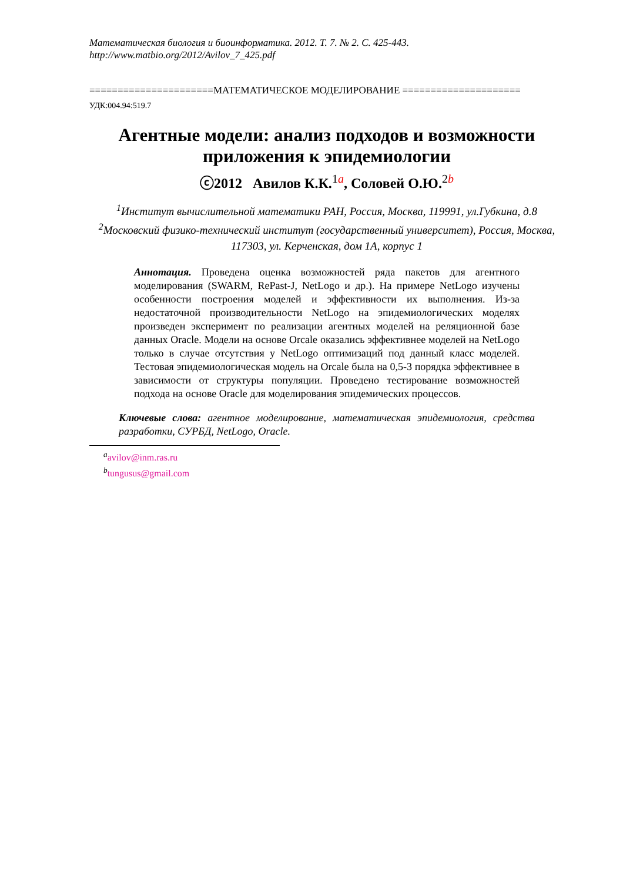Математическая биология и биоинформатика. 2012. Т. 7. № 2. С. 425-443.
http://www.matbio.org/2012/Avilov_7_425.pdf
======================МАТЕМАТИЧЕСКОЕ МОДЕЛИРОВАНИЕ =====================
УДК:004.94:519.7
Агентные модели: анализ подходов и возможности приложения к эпидемиологии
ⓒ2012 Авилов К.К.<sup>1</sup><sup>a</sup>, Соловей О.Ю.<sup>2</sup><sup>b</sup>
<sup>1</sup> Институт вычислительной математики РАН, Россия, Москва, 119991, ул.Губкина, д.8
<sup>2</sup> Московский физико-технический институт (государственный университет), Россия, Москва, 117303, ул. Керченская, дом 1А, корпус 1
Аннотация. Проведена оценка возможностей ряда пакетов для агентного моделирования (SWARM, RePast-J, NetLogo и др.). На примере NetLogo изучены особенности построения моделей и эффективности их выполнения. Из-за недостаточной производительности NetLogo на эпидемиологических моделях произведен эксперимент по реализации агентных моделей на реляционной базе данных Oracle. Модели на основе Orcale оказались эффективнее моделей на NetLogo только в случае отсутствия у NetLogo оптимизаций под данный класс моделей. Тестовая эпидемиологическая модель на Orcale была на 0,5-3 порядка эффективнее в зависимости от структуры популяции. Проведено тестирование возможностей подхода на основе Oracle для моделирования эпидемических процессов.
Ключевые слова: агентное моделирование, математическая эпидемиология, средства разработки, СУРБД, NetLogo, Oracle.
<sup>a</sup> avilov@inm.ras.ru
<sup>b</sup> tungusus@gmail.com